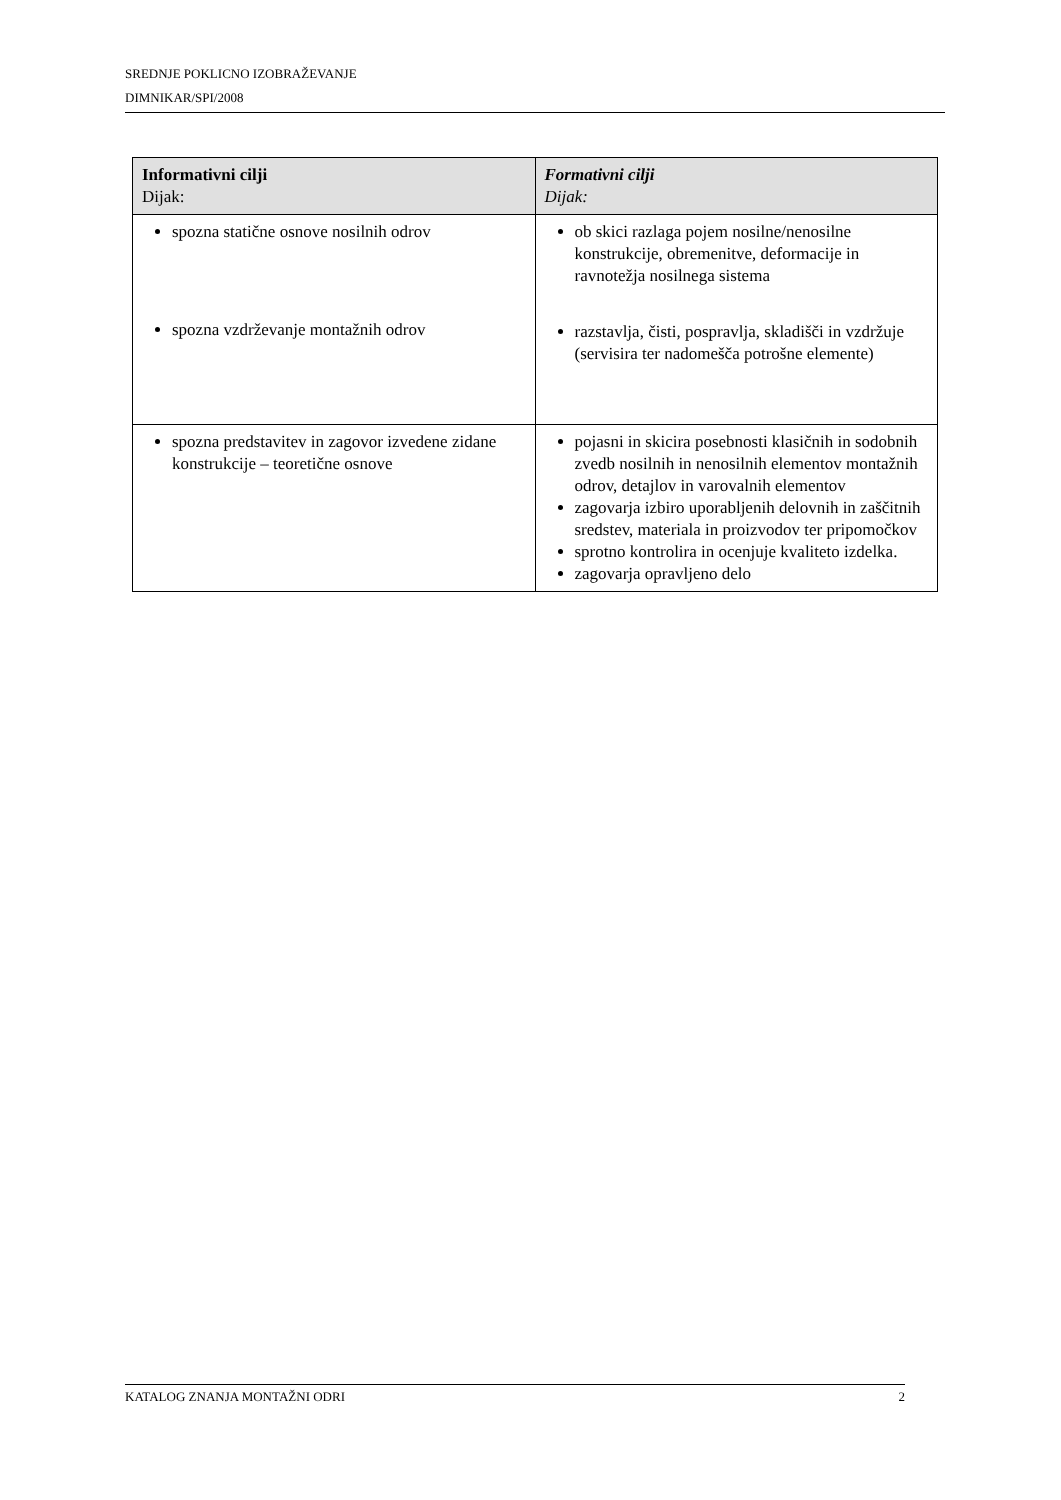SREDNJE POKLICNO IZOBRAŽEVANJE
DIMNIKAR/SPI/2008
| Informativni cilji Dijak: | Formativni cilji Dijak: |
| --- | --- |
| spozna statične osnove nosilnih odrov spozna vzdrževanje montažnih odrov | ob skici razlaga pojem nosilne/nenosilne konstrukcije, obremenitve, deformacije in ravnotežja nosilnega sistema razstavlja, čisti, pospravlja, skladišči in vzdržuje (servisira ter nadomešča potrošne elemente) |
| spozna predstavitev in zagovor izvedene zidane konstrukcije – teoretične osnove | pojasni in skicira posebnosti klasičnih in sodobnih zvedb nosilnih in nenosilnih elementov montažnih odrov, detajlov in varovalnih elementov zagovarja izbiro uporabljenih delovnih in zaščitnih sredstev, materiala in proizvodov ter pripomočkov sprotno kontrolira in ocenjuje kvaliteto izdelka. zagovarja opravljeno delo |
KATALOG ZNANJA MONTAŽNI ODRI 2